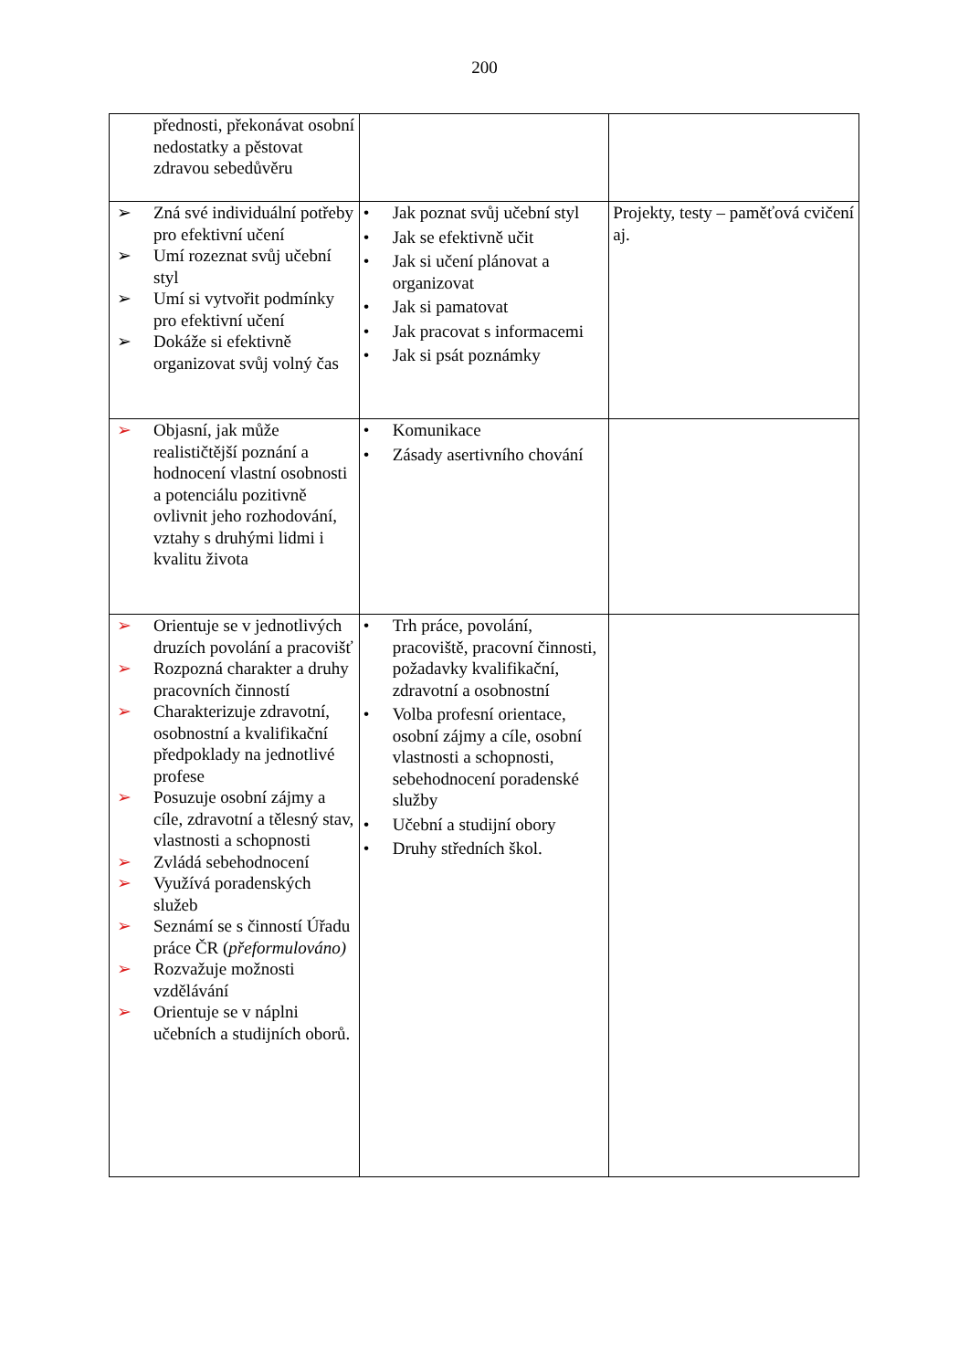200
| přednosti, překonávat osobní nedostatky a pěstovat zdravou sebedůvěru | | |
| ➢ Zná své individuální potřeby pro efektivní učení ➢ Umí rozeznat svůj učební styl ➢ Umí si vytvořit podmínky pro efektivní učení ➢ Dokáže si efektivně organizovat svůj volný čas | • Jak poznat svůj učební styl • Jak se efektivně učit • Jak si učení plánovat a organizovat • Jak si pamatovat • Jak pracovat s informacemi • Jak si psát poznámky | Projekty, testy – paměťová cvičení aj. |
| ➢ Objasní, jak může realističtější poznání a hodnocení vlastní osobnosti a potenciálu pozitivně ovlivnit jeho rozhodování, vztahy s druhými lidmi i kvalitu života | • Komunikace • Zásady asertivního chování | |
| ➢ Orientuje se v jednotlivých druzích povolání a pracovišť ➢ Rozpozná charakter a druhy pracovních činností ➢ Charakterizuje zdravotní, osobnostní a kvalifikační předpoklady na jednotlivé profese ➢ Posuzuje osobní zájmy a cíle, zdravotní a tělesný stav, vlastnosti a schopnosti ➢ Zvládá sebehodnocení ➢ Využívá poradenských služeb ➢ Seznámí se s činností Úřadu práce ČR ( přeformulováno) ➢ Rozvažuje možnosti vzdělávání ➢ Orientuje se v náplni učebních a studijních oborů. | • Trh práce, povolání, pracoviště, pracovní činnosti, požadavky kvalifikační, zdravotní a osobnostní • Volba profesní orientace, osobní zájmy a cíle, osobní vlastnosti a schopnosti, sebehodnocení poradenské služby • Učební a studijní obory • Druhy středních škol. | |